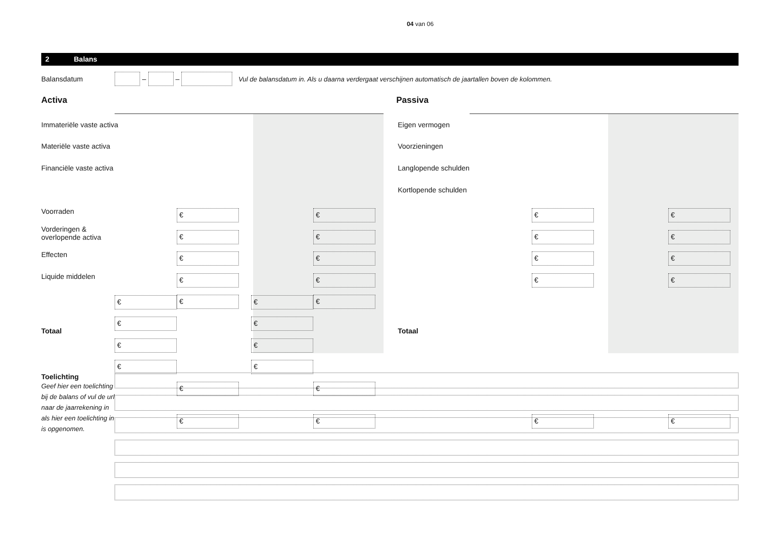04 van 06
2 Balans
Balansdatum
–
–
Vul de balansdatum in. Als u daarna verdergaat verschijnen automatisch de jaartallen boven de kolommen.
Activa
Immateriële vaste activa
Materiële vaste activa
Financiële vaste activa
Voorraden
Vorderingen &
overlopende activa
Effecten
Liquide middelen
Totaal
€ €
€ €
€ €
€ €
€ €
€ €
€ €
€ €
€ €
€ €
€ €
Passiva
Eigen vermogen
Voorzieningen
Langlopende schulden
Kortlopende schulden
Totaal
€ €
€ €
€ €
€ €
€ €
Toelichting
Geef hier een toelichting bij de balans of vul de url naar de jaarrekening in als hier een toelichting in is opgenomen.